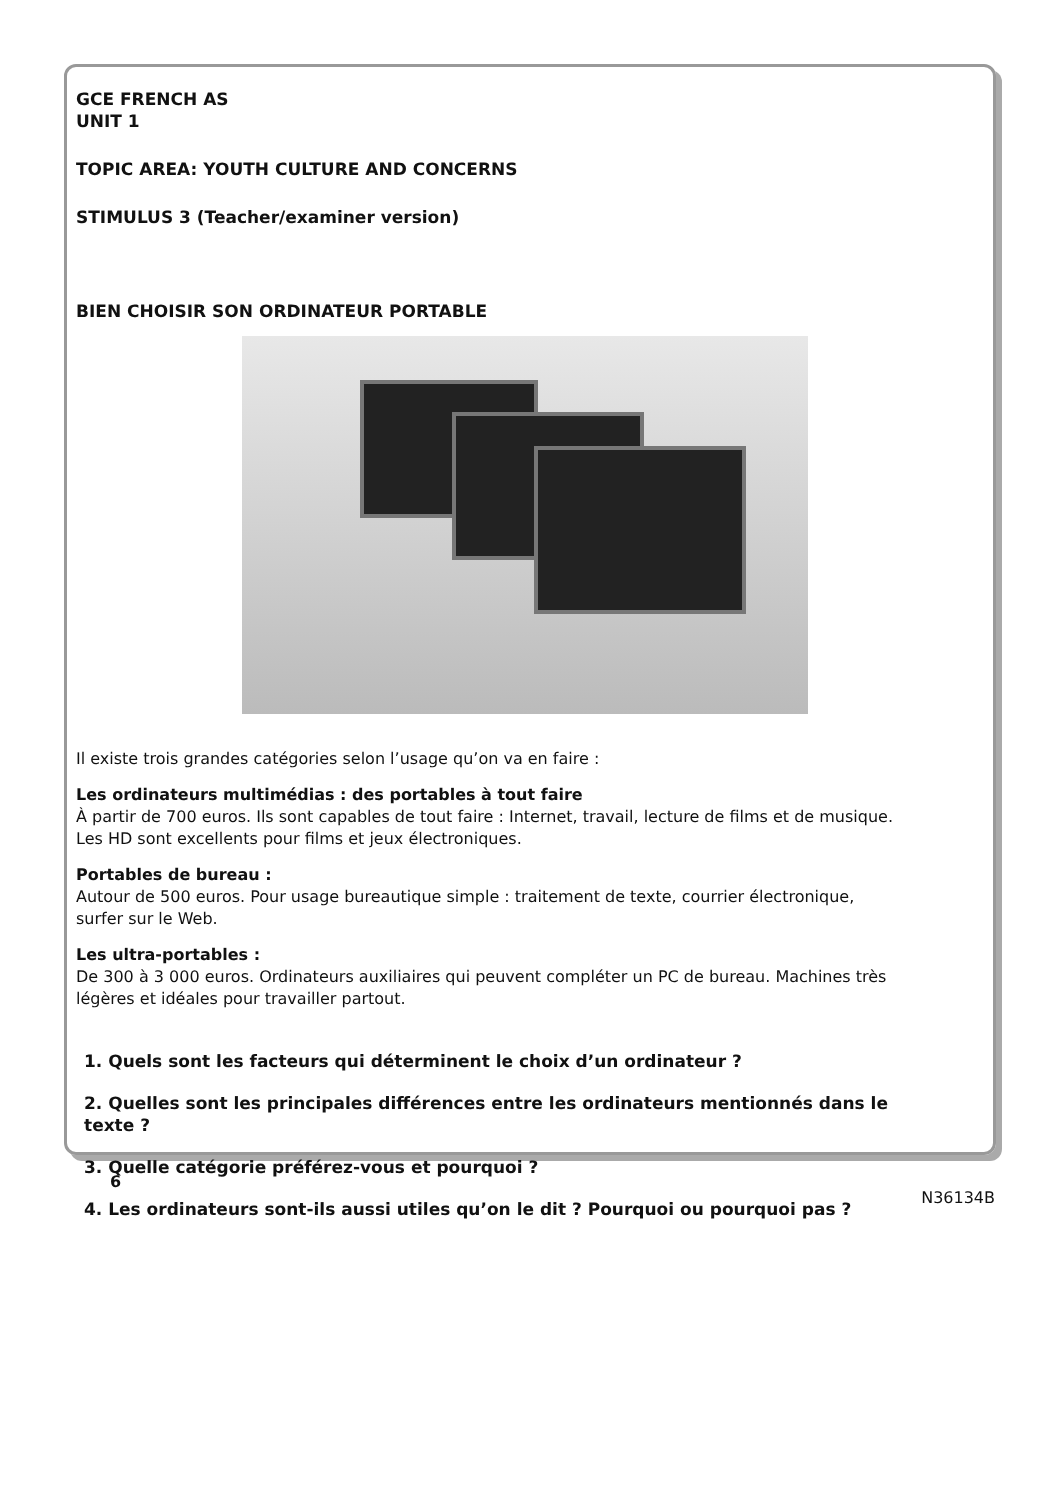GCE FRENCH AS
UNIT 1
TOPIC AREA: YOUTH CULTURE AND CONCERNS
STIMULUS 3 (Teacher/examiner version)
BIEN CHOISIR SON ORDINATEUR PORTABLE
Il existe trois grandes catégories selon l’usage qu’on va en faire :
Les ordinateurs multimédias : des portables à tout faire
À partir de 700 euros. Ils sont capables de tout faire : Internet, travail, lecture de films et de musique. Les HD sont excellents pour films et jeux électroniques.
Portables de bureau :
Autour de 500 euros. Pour usage bureautique simple : traitement de texte, courrier électronique, surfer sur le Web.
Les ultra-portables :
De 300 à 3 000 euros. Ordinateurs auxiliaires qui peuvent compléter un PC de bureau. Machines très légères et idéales pour travailler partout.
1. Quels sont les facteurs qui déterminent le choix d’un ordinateur ?
2. Quelles sont les principales différences entre les ordinateurs mentionnés dans le texte ?
3. Quelle catégorie préférez-vous et pourquoi ?
4. Les ordinateurs sont-ils aussi utiles qu’on le dit ? Pourquoi ou pourquoi pas ?
6
N36134B